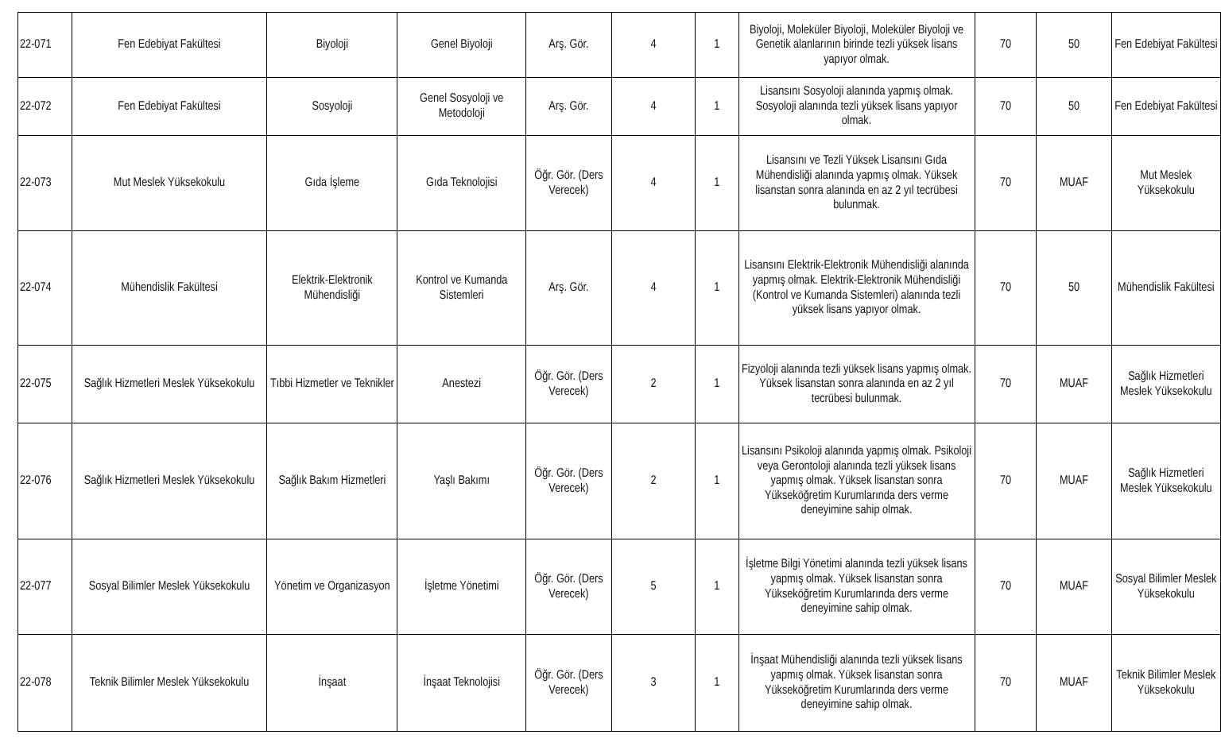| 22-071 | Fen Edebiyat Fakültesi | Biyoloji | Genel Biyoloji | Arş. Gör. | 4 | 1 | Biyoloji, Moleküler Biyoloji, Moleküler Biyoloji ve Genetik alanlarının birinde tezli yüksek lisans yapıyor olmak. | 70 | 50 | Fen Edebiyat Fakültesi |
| 22-072 | Fen Edebiyat Fakültesi | Sosyoloji | Genel Sosyoloji ve Metodoloji | Arş. Gör. | 4 | 1 | Lisansını Sosyoloji alanında yapmış olmak. Sosyoloji alanında tezli yüksek lisans yapıyor olmak. | 70 | 50 | Fen Edebiyat Fakültesi |
| 22-073 | Mut Meslek Yüksekokulu | Gıda İşleme | Gıda Teknolojisi | Öğr. Gör. (Ders Verecek) | 4 | 1 | Lisansını ve Tezli Yüksek Lisansını Gıda Mühendisliği alanında yapmış olmak. Yüksek lisanstan sonra alanında en az 2 yıl tecrübesi bulunmak. | 70 | MUAF | Mut Meslek Yüksekokulu |
| 22-074 | Mühendislik Fakültesi | Elektrik-Elektronik Mühendisliği | Kontrol ve Kumanda Sistemleri | Arş. Gör. | 4 | 1 | Lisansını Elektrik-Elektronik Mühendisliği alanında yapmış olmak. Elektrik-Elektronik Mühendisliği (Kontrol ve Kumanda Sistemleri) alanında tezli yüksek lisans yapıyor olmak. | 70 | 50 | Mühendislik Fakültesi |
| 22-075 | Sağlık Hizmetleri Meslek Yüksekokulu | Tıbbi Hizmetler ve Teknikler | Anestezi | Öğr. Gör. (Ders Verecek) | 2 | 1 | Fizyoloji alanında tezli yüksek lisans yapmış olmak. Yüksek lisanstan sonra alanında en az 2 yıl tecrübesi bulunmak. | 70 | MUAF | Sağlık Hizmetleri Meslek Yüksekokulu |
| 22-076 | Sağlık Hizmetleri Meslek Yüksekokulu | Sağlık Bakım Hizmetleri | Yaşlı Bakımı | Öğr. Gör. (Ders Verecek) | 2 | 1 | Lisansını Psikoloji alanında yapmış olmak. Psikoloji veya Gerontoloji alanında tezli yüksek lisans yapmış olmak. Yüksek lisanstan sonra Yükseköğretim Kurumlarında ders verme deneyimine sahip olmak. | 70 | MUAF | Sağlık Hizmetleri Meslek Yüksekokulu |
| 22-077 | Sosyal Bilimler Meslek Yüksekokulu | Yönetim ve Organizasyon | İşletme Yönetimi | Öğr. Gör. (Ders Verecek) | 5 | 1 | İşletme Bilgi Yönetimi alanında tezli yüksek lisans yapmış olmak. Yüksek lisanstan sonra Yükseköğretim Kurumlarında ders verme deneyimine sahip olmak. | 70 | MUAF | Sosyal Bilimler Meslek Yüksekokulu |
| 22-078 | Teknik Bilimler Meslek Yüksekokulu | İnşaat | İnşaat Teknolojisi | Öğr. Gör. (Ders Verecek) | 3 | 1 | İnşaat Mühendisliği alanında tezli yüksek lisans yapmış olmak. Yüksek lisanstan sonra Yükseköğretim Kurumlarında ders verme deneyimine sahip olmak. | 70 | MUAF | Teknik Bilimler Meslek Yüksekokulu |